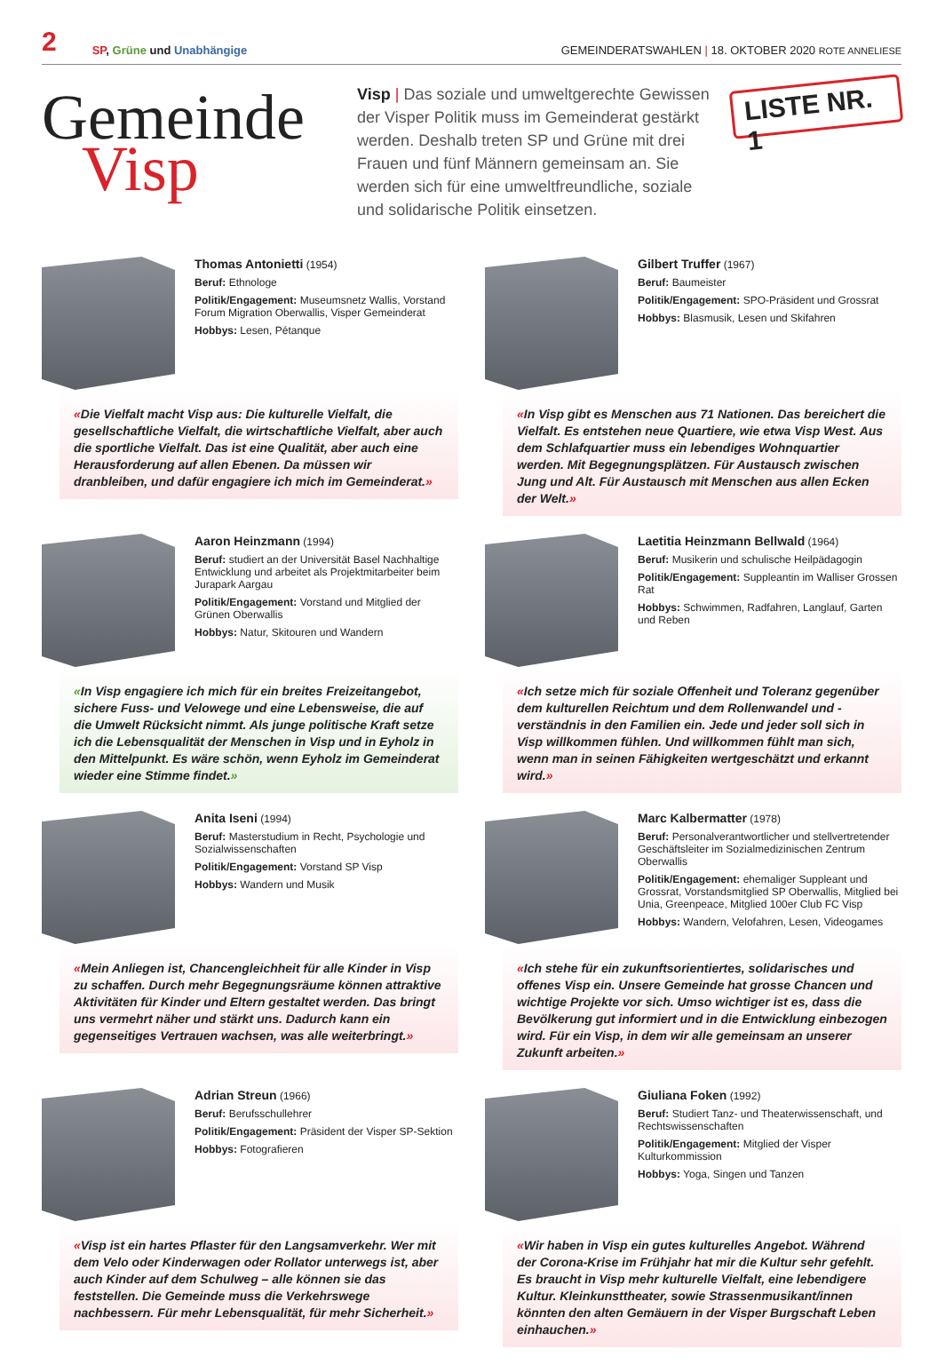2 SP, Grüne und Unabhängige GEMEINDERATSWAHLEN | 18. OKTOBER 2020 ROTE ANNELIESE
Gemeinde
Visp
Visp | Das soziale und umweltgerechte Gewissen der Visper Politik muss im Gemeinderat gestärkt werden. Deshalb treten SP und Grüne mit drei Frauen und fünf Männern gemeinsam an. Sie werden sich für eine umweltfreundliche, soziale und solidarische Politik einsetzen.
LISTE NR. 1
Thomas Antonietti (1954)
Beruf: Ethnologe
Politik/Engagement: Museumsnetz Wallis, Vorstand Forum Migration Oberwallis, Visper Gemeinderat
Hobbys: Lesen, Pétanque
«Die Vielfalt macht Visp aus: Die kulturelle Vielfalt, die gesellschaftliche Vielfalt, die wirtschaftliche Vielfalt, aber auch die sportliche Vielfalt. Das ist eine Qualität, aber auch eine Herausforderung auf allen Ebenen. Da müssen wir dranbleiben, und dafür engagiere ich mich im Gemeinderat.»
Gilbert Truffer (1967)
Beruf: Baumeister
Politik/Engagement: SPO-Präsident und Grossrat
Hobbys: Blasmusik, Lesen und Skifahren
«In Visp gibt es Menschen aus 71 Nationen. Das bereichert die Vielfalt. Es entstehen neue Quartiere, wie etwa Visp West. Aus dem Schlafquartier muss ein lebendiges Wohnquartier werden. Mit Begegnungsplätzen. Für Austausch zwischen Jung und Alt. Für Austausch mit Menschen aus allen Ecken der Welt.»
Aaron Heinzmann (1994)
Beruf: studiert an der Universität Basel Nachhaltige Entwicklung und arbeitet als Projektmitarbeiter beim Jurapark Aargau
Politik/Engagement: Vorstand und Mitglied der Grünen Oberwallis
Hobbys: Natur, Skitouren und Wandern
«In Visp engagiere ich mich für ein breites Freizeitangebot, sichere Fuss- und Velowege und eine Lebensweise, die auf die Umwelt Rücksicht nimmt. Als junge politische Kraft setze ich die Lebensqualität der Menschen in Visp und in Eyholz in den Mittelpunkt. Es wäre schön, wenn Eyholz im Gemeinderat wieder eine Stimme findet.»
Laetitia Heinzmann Bellwald (1964)
Beruf: Musikerin und schulische Heilpädagogin
Politik/Engagement: Suppleantin im Walliser Grossen Rat
Hobbys: Schwimmen, Radfahren, Langlauf, Garten und Reben
«Ich setze mich für soziale Offenheit und Toleranz gegenüber dem kulturellen Reichtum und dem Rollenwandel und -verständnis in den Familien ein. Jede und jeder soll sich in Visp willkommen fühlen. Und willkommen fühlt man sich, wenn man in seinen Fähigkeiten wertgeschätzt und erkannt wird.»
Anita Iseni (1994)
Beruf: Masterstudium in Recht, Psychologie und Sozialwissenschaften
Politik/Engagement: Vorstand SP Visp
Hobbys: Wandern und Musik
«Mein Anliegen ist, Chancengleichheit für alle Kinder in Visp zu schaffen. Durch mehr Begegnungsräume können attraktive Aktivitäten für Kinder und Eltern gestaltet werden. Das bringt uns vermehrt näher und stärkt uns. Dadurch kann ein gegenseitiges Vertrauen wachsen, was alle weiterbringt.»
Marc Kalbermatter (1978)
Beruf: Personalverantwortlicher und stellvertretender Geschäftsleiter im Sozialmedizinischen Zentrum Oberwallis
Politik/Engagement: ehemaliger Suppleant und Grossrat, Vorstandsmitglied SP Oberwallis, Mitglied bei Unia, Greenpeace, Mitglied 100er Club FC Visp
Hobbys: Wandern, Velofahren, Lesen, Videogames
«Ich stehe für ein zukunftsorientiertes, solidarisches und offenes Visp ein. Unsere Gemeinde hat grosse Chancen und wichtige Projekte vor sich. Umso wichtiger ist es, dass die Bevölkerung gut informiert und in die Entwicklung einbezogen wird. Für ein Visp, in dem wir alle gemeinsam an unserer Zukunft arbeiten.»
Adrian Streun (1966)
Beruf: Berufsschullehrer
Politik/Engagement: Präsident der Visper SP-Sektion
Hobbys: Fotografieren
«Visp ist ein hartes Pflaster für den Langsamverkehr. Wer mit dem Velo oder Kinderwagen oder Rollator unterwegs ist, aber auch Kinder auf dem Schulweg – alle können sie das feststellen. Die Gemeinde muss die Verkehrswege nachbessern. Für mehr Lebensqualität, für mehr Sicherheit.»
Giuliana Foken (1992)
Beruf: Studiert Tanz- und Theaterwissenschaft, und Rechtswissenschaften
Politik/Engagement: Mitglied der Visper Kulturkommission
Hobbys: Yoga, Singen und Tanzen
«Wir haben in Visp ein gutes kulturelles Angebot. Während der Corona-Krise im Frühjahr hat mir die Kultur sehr gefehlt. Es braucht in Visp mehr kulturelle Vielfalt, eine lebendigere Kultur. Kleinkunsttheater, sowie Strassenmusikant/innen könnten den alten Gemäuern in der Visper Burgschaft Leben einhauchen.»